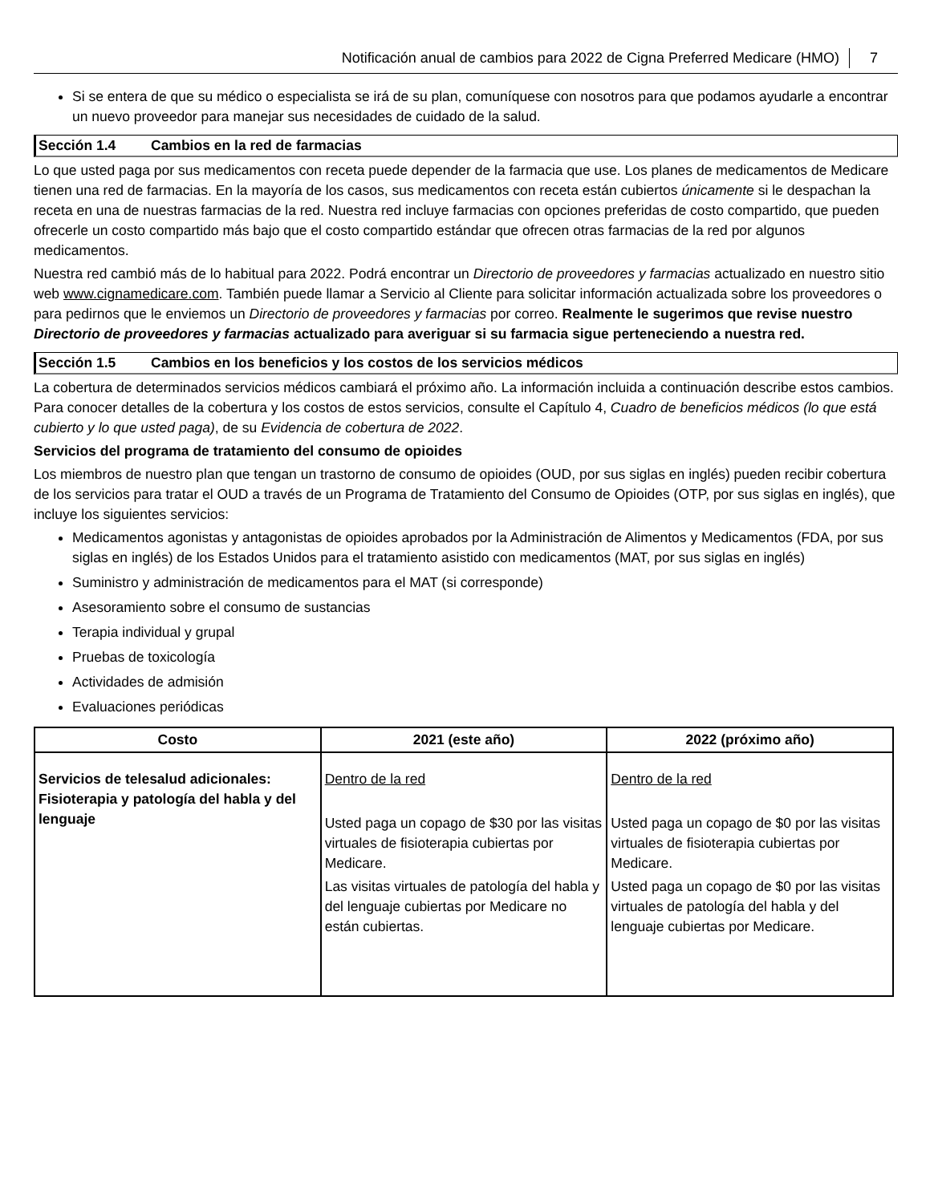Notificación anual de cambios para 2022 de Cigna Preferred Medicare (HMO) 7
Si se entera de que su médico o especialista se irá de su plan, comuníquese con nosotros para que podamos ayudarle a encontrar un nuevo proveedor para manejar sus necesidades de cuidado de la salud.
Sección 1.4 Cambios en la red de farmacias
Lo que usted paga por sus medicamentos con receta puede depender de la farmacia que use. Los planes de medicamentos de Medicare tienen una red de farmacias. En la mayoría de los casos, sus medicamentos con receta están cubiertos únicamente si le despachan la receta en una de nuestras farmacias de la red. Nuestra red incluye farmacias con opciones preferidas de costo compartido, que pueden ofrecerle un costo compartido más bajo que el costo compartido estándar que ofrecen otras farmacias de la red por algunos medicamentos.
Nuestra red cambió más de lo habitual para 2022. Podrá encontrar un Directorio de proveedores y farmacias actualizado en nuestro sitio web www.cignamedicare.com. También puede llamar a Servicio al Cliente para solicitar información actualizada sobre los proveedores o para pedirnos que le enviemos un Directorio de proveedores y farmacias por correo. Realmente le sugerimos que revise nuestro Directorio de proveedores y farmacias actualizado para averiguar si su farmacia sigue perteneciendo a nuestra red.
Sección 1.5 Cambios en los beneficios y los costos de los servicios médicos
La cobertura de determinados servicios médicos cambiará el próximo año. La información incluida a continuación describe estos cambios. Para conocer detalles de la cobertura y los costos de estos servicios, consulte el Capítulo 4, Cuadro de beneficios médicos (lo que está cubierto y lo que usted paga), de su Evidencia de cobertura de 2022.
Servicios del programa de tratamiento del consumo de opioides
Los miembros de nuestro plan que tengan un trastorno de consumo de opioides (OUD, por sus siglas en inglés) pueden recibir cobertura de los servicios para tratar el OUD a través de un Programa de Tratamiento del Consumo de Opioides (OTP, por sus siglas en inglés), que incluye los siguientes servicios:
Medicamentos agonistas y antagonistas de opioides aprobados por la Administración de Alimentos y Medicamentos (FDA, por sus siglas en inglés) de los Estados Unidos para el tratamiento asistido con medicamentos (MAT, por sus siglas en inglés)
Suministro y administración de medicamentos para el MAT (si corresponde)
Asesoramiento sobre el consumo de sustancias
Terapia individual y grupal
Pruebas de toxicología
Actividades de admisión
Evaluaciones periódicas
| Costo | 2021 (este año) | 2022 (próximo año) |
| --- | --- | --- |
| Servicios de telesalud adicionales: Fisioterapia y patología del habla y del lenguaje | Dentro de la red Usted paga un copago de $30 por las visitas virtuales de fisioterapia cubiertas por Medicare. Las visitas virtuales de patología del habla y del lenguaje cubiertas por Medicare no están cubiertas. | Dentro de la red Usted paga un copago de $0 por las visitas virtuales de fisioterapia cubiertas por Medicare. Usted paga un copago de $0 por las visitas virtuales de patología del habla y del lenguaje cubiertas por Medicare. |